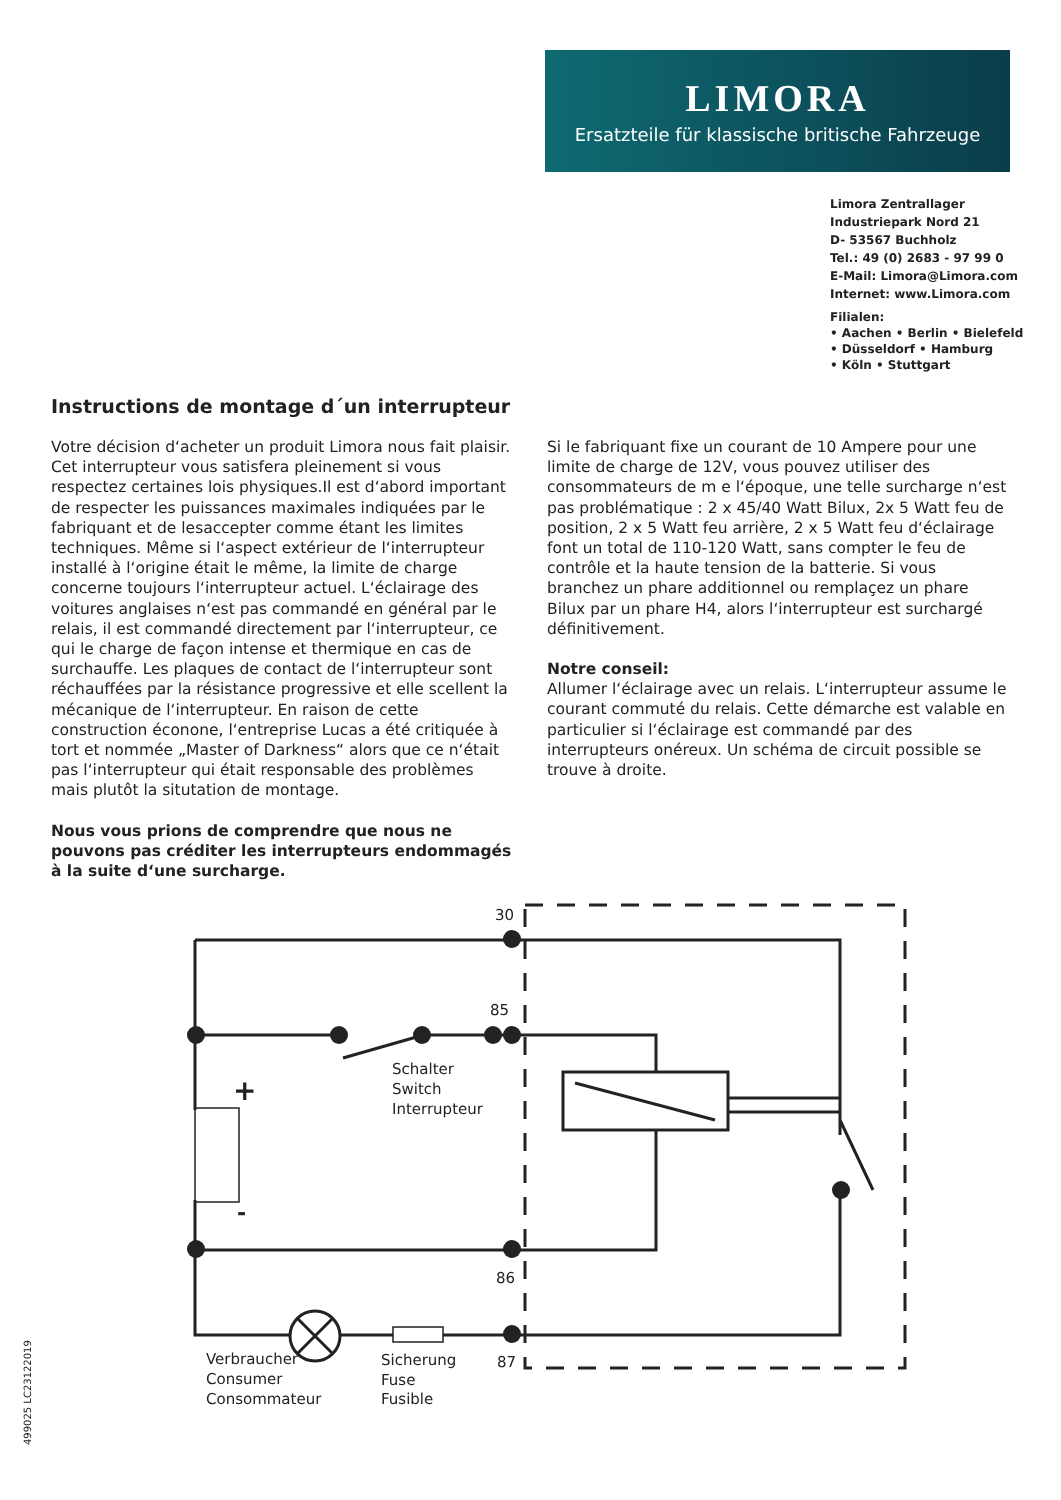LIMORA
Ersatzteile für klassische britische Fahrzeuge
Limora Zentrallager
Industriepark Nord 21
D- 53567 Buchholz
Tel.: 49 (0) 2683 - 97 99 0
E-Mail: Limora@Limora.com
Internet: www.Limora.com
Filialen:
• Aachen • Berlin • Bielefeld
• Düsseldorf • Hamburg
• Köln • Stuttgart
Instructions de montage d´un interrupteur
Votre décision d‘acheter un produit Limora nous fait plaisir. Cet interrupteur vous satisfera pleinement si vous respectez certaines lois physiques.Il est d‘abord important de respecter les puissances maximales indiquées par le fabriquant et de lesaccepter comme étant les limites techniques. Même si l‘aspect extérieur de l‘interrupteur installé à l‘origine était le même, la limite de charge concerne toujours l‘interrupteur actuel. L‘éclairage des voitures anglaises n‘est pas commandé en général par le relais, il est commandé directement par l‘interrupteur, ce qui le charge de façon intense et thermique en cas de surchauffe. Les plaques de contact de l‘interrupteur sont réchauffées par la résistance progressive et elle scellent la mécanique de l‘interrupteur. En raison de cette construction éconone, l‘entreprise Lucas a été critiquée à tort et nommée „Master of Darkness“ alors que ce n‘était pas l‘interrupteur qui était responsable des problèmes mais plutôt la situtation de montage.
Nous vous prions de comprendre que nous ne pouvons pas créditer les interrupteurs endommagés à la suite d‘une surcharge.
Si le fabriquant fixe un courant de 10 Ampere pour une limite de charge de 12V, vous pouvez utiliser des consommateurs de m e l‘époque, une telle surcharge n‘est pas problématique : 2 x 45/40 Watt Bilux, 2x 5 Watt feu de position, 2 x 5 Watt feu arrière, 2 x 5 Watt feu d‘éclairage font un total de 110-120 Watt, sans compter le feu de contrôle et la haute tension de la batterie. Si vous branchez un phare additionnel ou remplaçez un phare Bilux par un phare H4, alors l‘interrupteur est surchargé définitivement.
Notre conseil:
Allumer l‘éclairage avec un relais. L‘interrupteur assume le courant commuté du relais. Cette démarche est valable en particulier si l‘éclairage est commandé par des interrupteurs onéreux. Un schéma de circuit possible se trouve à droite.
30
85
86
87
+
-
Schalter
Switch
Interrupteur
Verbraucher
Consumer
Consommateur
Sicherung
Fuse
Fusible
499025 LC23122019